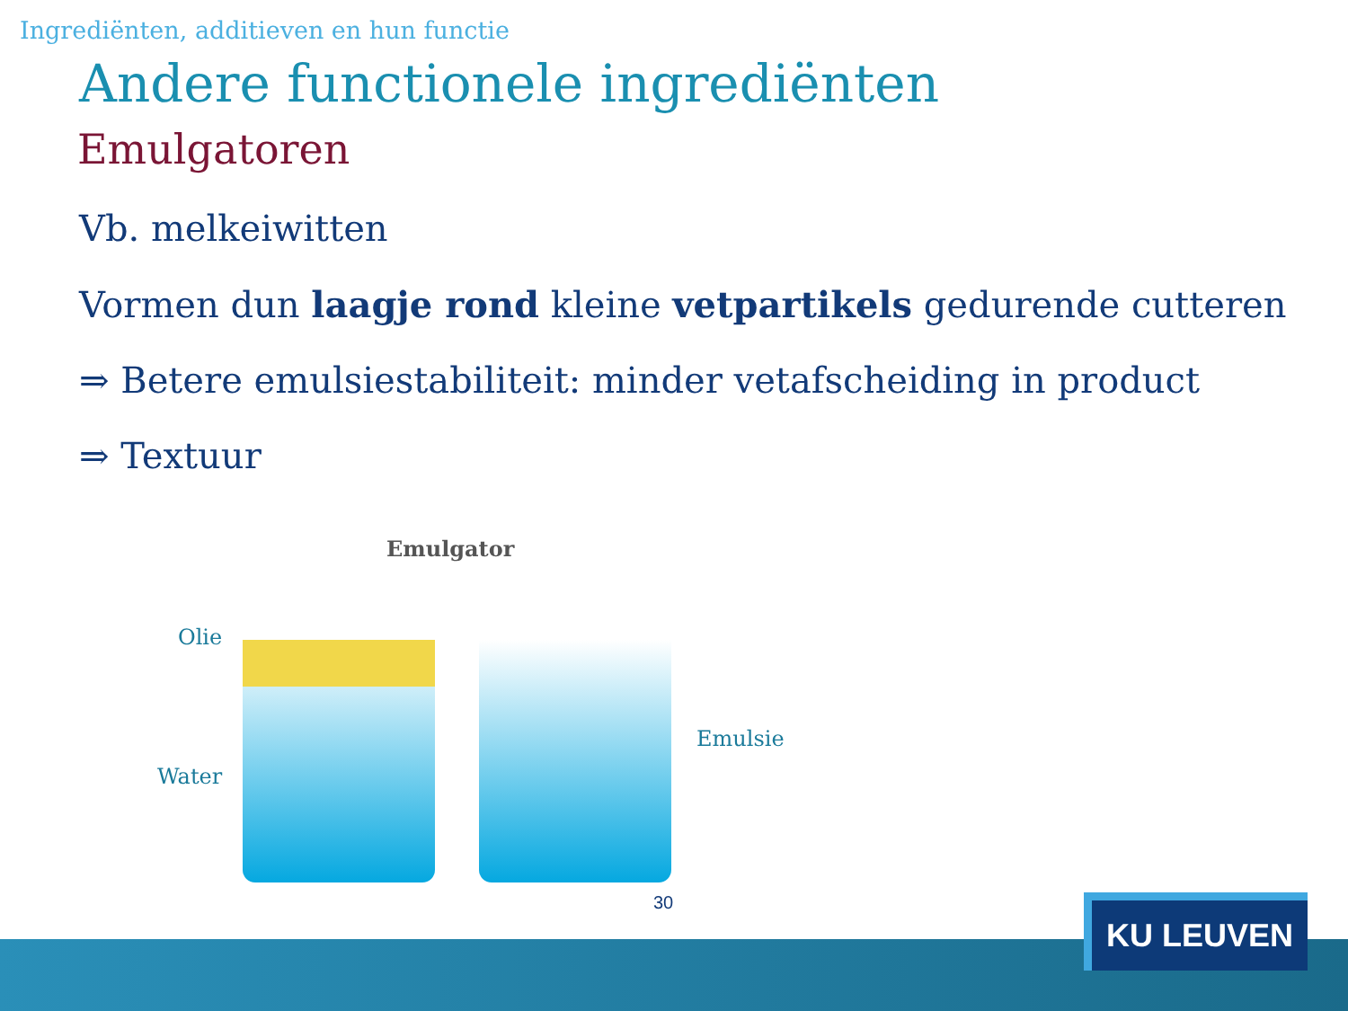Ingrediënten, additieven en hun functie
Andere functionele ingrediënten
Emulgatoren
Vb. melkeiwitten
Vormen dun laagje rond kleine vetpartikels gedurende cutteren
⇒ Betere emulsiestabiliteit: minder vetafscheiding in product
⇒ Textuur
Emulgator
Olie
Water
Emulsie
30
KU LEUVEN